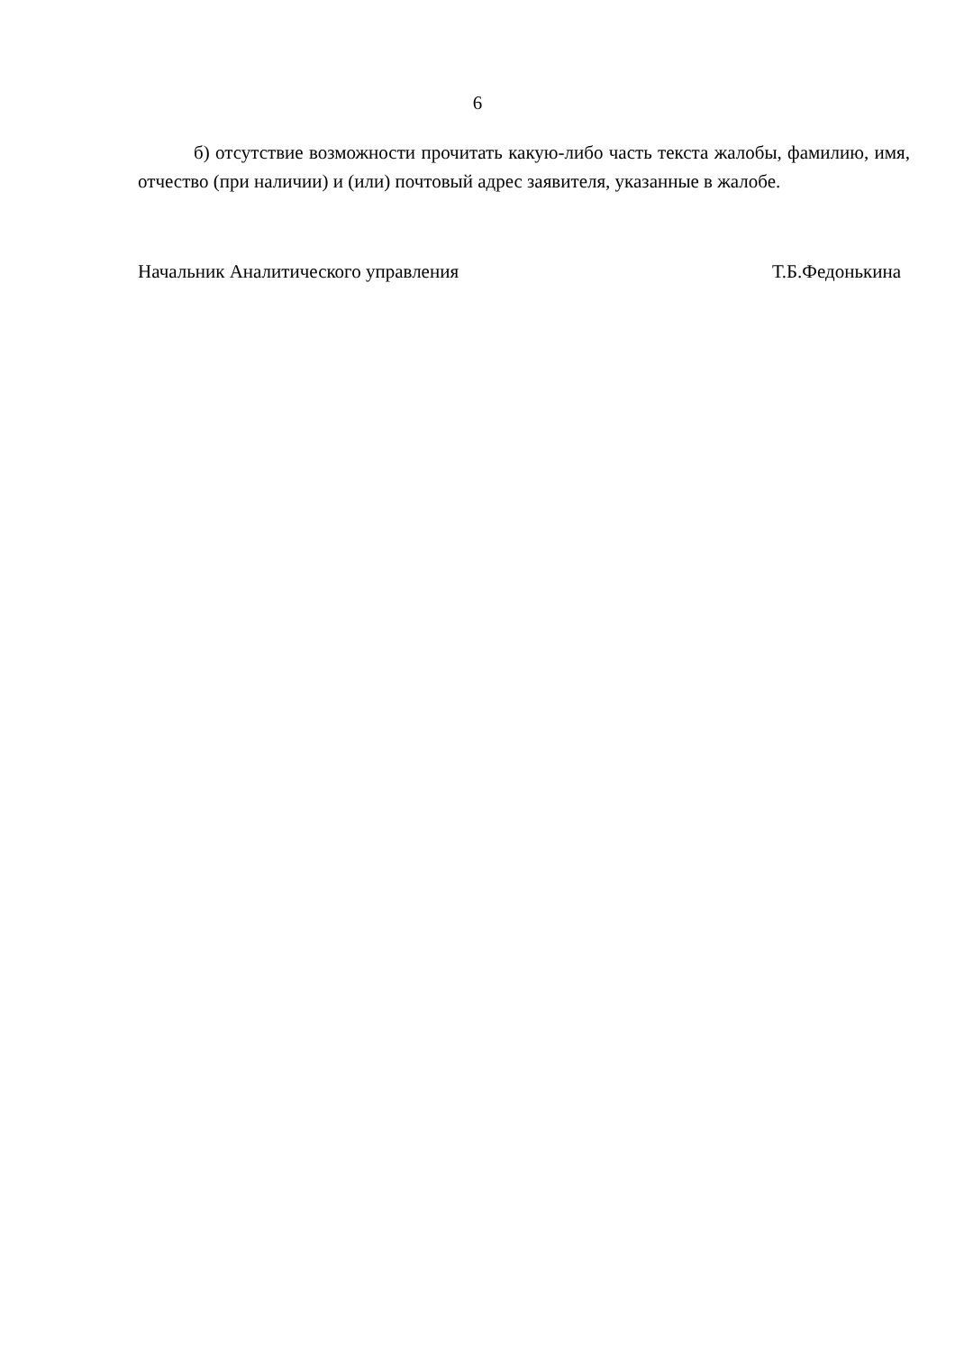6
б) отсутствие возможности прочитать какую-либо часть текста жалобы, фамилию, имя, отчество (при наличии) и (или) почтовый адрес заявителя, указанные в жалобе.
Начальник Аналитического управления Т.Б.Федонькина